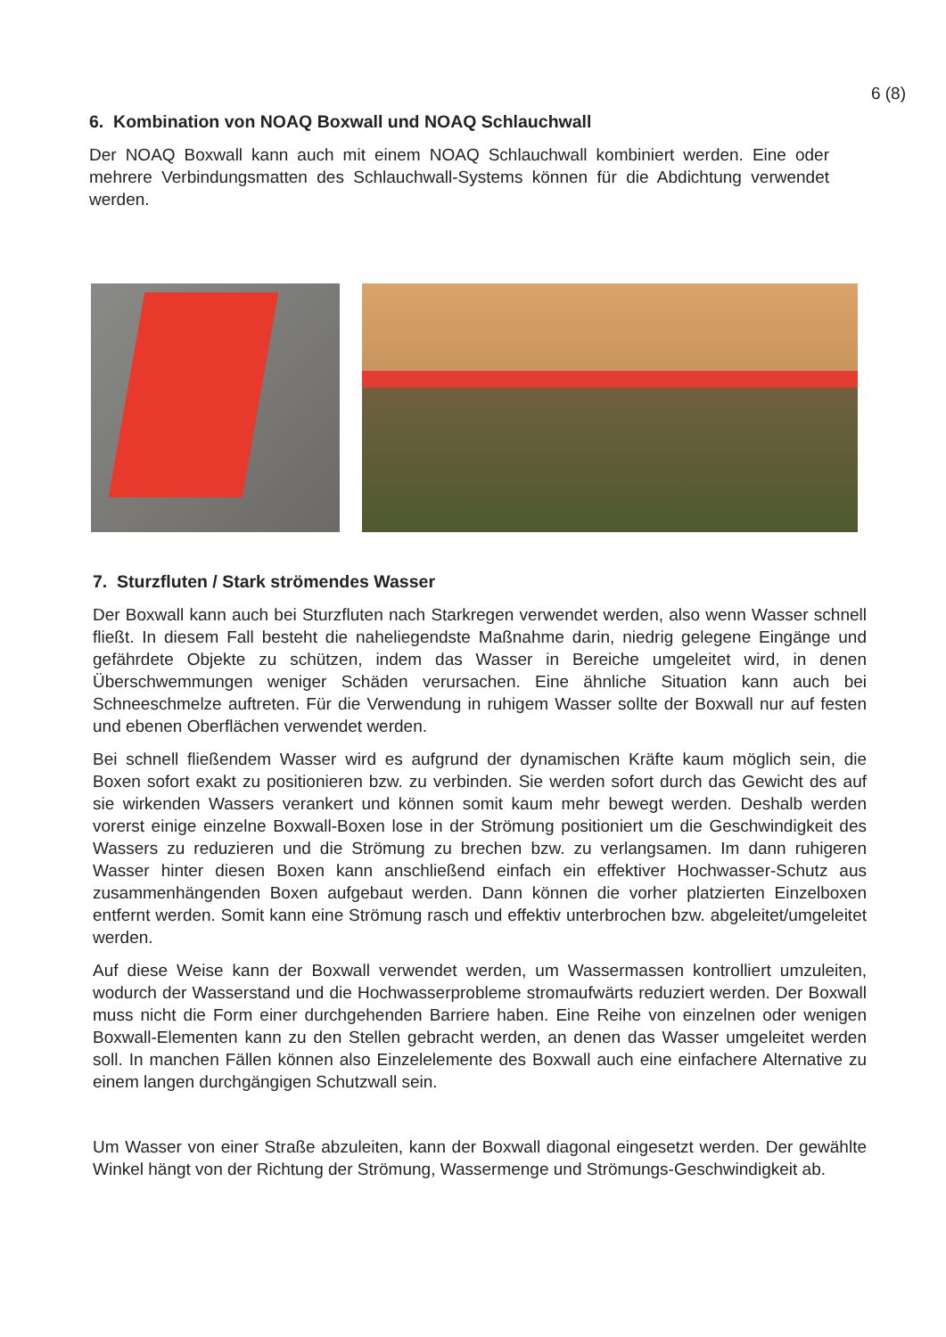6 (8)
6. Kombination von NOAQ Boxwall und NOAQ Schlauchwall
Der NOAQ Boxwall kann auch mit einem NOAQ Schlauchwall kombiniert werden. Eine oder mehrere Verbindungsmatten des Schlauchwall-Systems können für die Abdichtung verwendet werden.
7. Sturzfluten / Stark strömendes Wasser
Der Boxwall kann auch bei Sturzfluten nach Starkregen verwendet werden, also wenn Wasser schnell fließt. In diesem Fall besteht die naheliegendste Maßnahme darin, niedrig gelegene Eingänge und gefährdete Objekte zu schützen, indem das Wasser in Bereiche umgeleitet wird, in denen Überschwemmungen weniger Schäden verursachen. Eine ähnliche Situation kann auch bei Schneeschmelze auftreten. Für die Verwendung in ruhigem Wasser sollte der Boxwall nur auf festen und ebenen Oberflächen verwendet werden.
Bei schnell fließendem Wasser wird es aufgrund der dynamischen Kräfte kaum möglich sein, die Boxen sofort exakt zu positionieren bzw. zu verbinden. Sie werden sofort durch das Gewicht des auf sie wirkenden Wassers verankert und können somit kaum mehr bewegt werden. Deshalb werden vorerst einige einzelne Boxwall-Boxen lose in der Strömung positioniert um die Geschwindigkeit des Wassers zu reduzieren und die Strömung zu brechen bzw. zu verlangsamen. Im dann ruhigeren Wasser hinter diesen Boxen kann anschließend einfach ein effektiver Hochwasser-Schutz aus zusammenhängenden Boxen aufgebaut werden. Dann können die vorher platzierten Einzelboxen entfernt werden. Somit kann eine Strömung rasch und effektiv unterbrochen bzw. abgeleitet/umgeleitet werden.
Auf diese Weise kann der Boxwall verwendet werden, um Wassermassen kontrolliert umzuleiten, wodurch der Wasserstand und die Hochwasserprobleme stromaufwärts reduziert werden. Der Boxwall muss nicht die Form einer durchgehenden Barriere haben. Eine Reihe von einzelnen oder wenigen Boxwall-Elementen kann zu den Stellen gebracht werden, an denen das Wasser umgeleitet werden soll. In manchen Fällen können also Einzelelemente des Boxwall auch eine einfachere Alternative zu einem langen durchgängigen Schutzwall sein.
Um Wasser von einer Straße abzuleiten, kann der Boxwall diagonal eingesetzt werden. Der gewählte Winkel hängt von der Richtung der Strömung, Wassermenge und Strömungs-Geschwindigkeit ab.